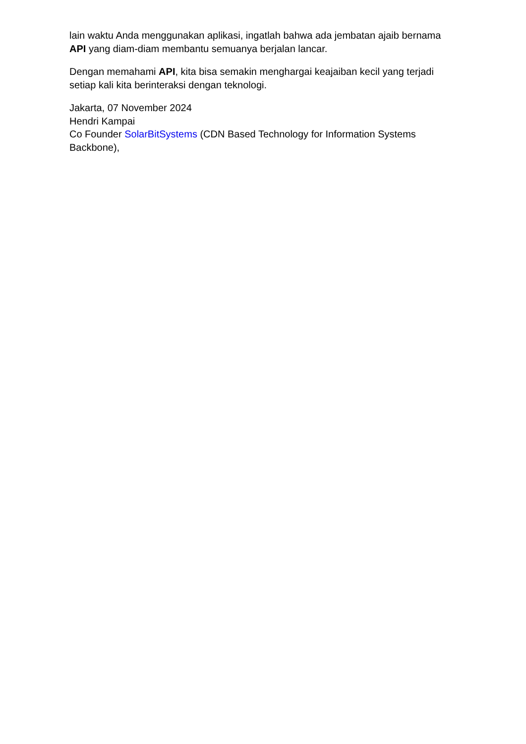lain waktu Anda menggunakan aplikasi, ingatlah bahwa ada jembatan ajaib bernama API yang diam-diam membantu semuanya berjalan lancar.
Dengan memahami API, kita bisa semakin menghargai keajaiban kecil yang terjadi setiap kali kita berinteraksi dengan teknologi.
Jakarta, 07 November 2024
Hendri Kampai
Co Founder SolarBitSystems (CDN Based Technology for Information Systems Backbone),